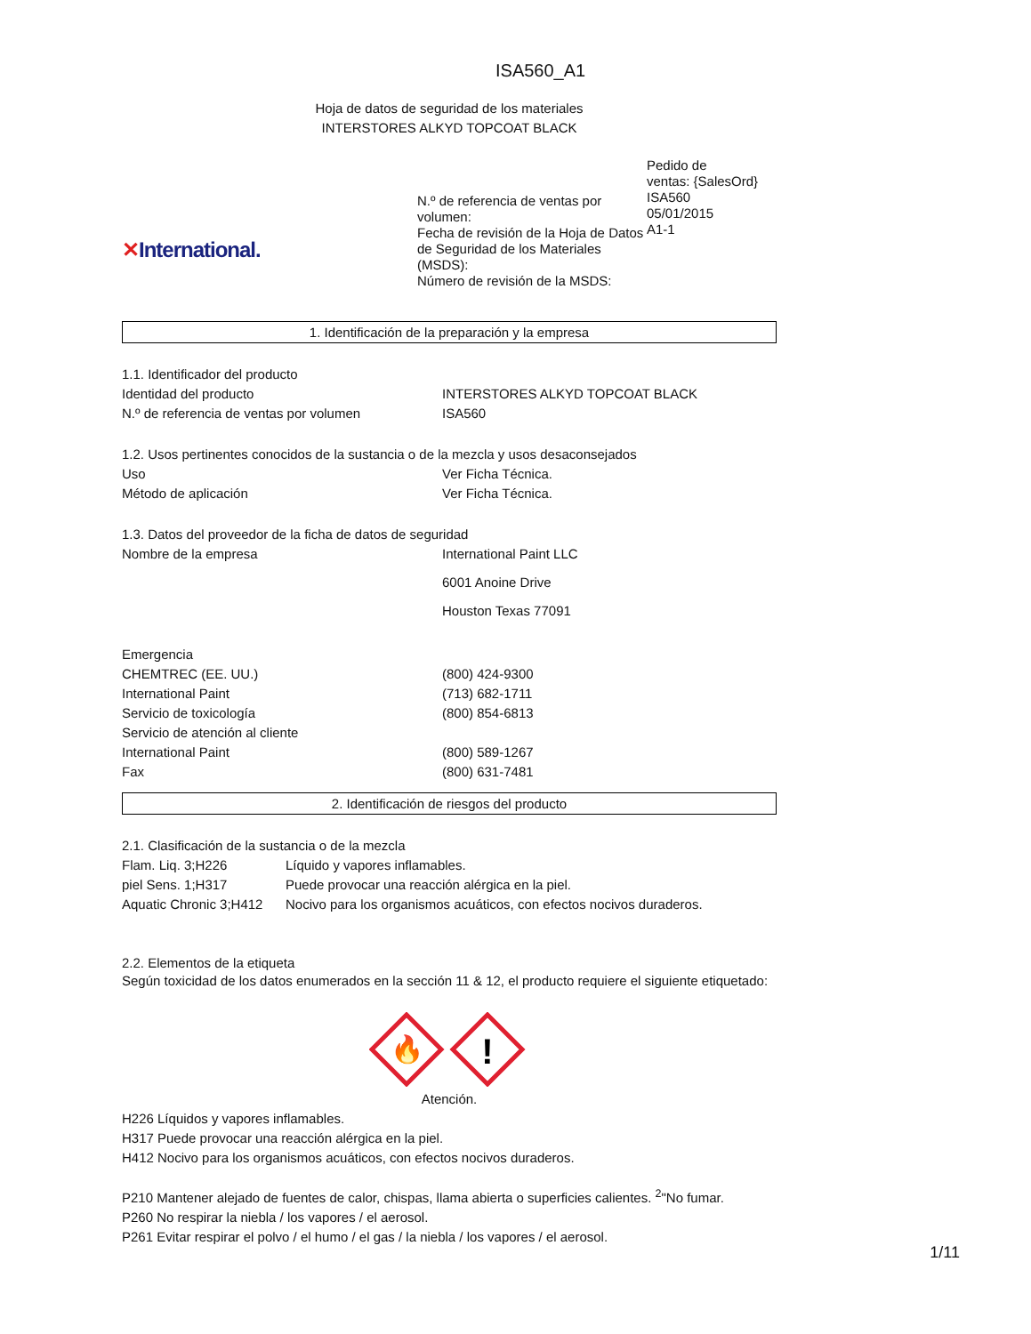ISA560_A1
Hoja de datos de seguridad de los materiales
INTERSTORES ALKYD TOPCOAT BLACK
✕International.
N.º de referencia de ventas por volumen:
Fecha de revisión de la Hoja de Datos de Seguridad de los Materiales (MSDS):
Número de revisión de la MSDS:
Pedido de
ventas: {SalesOrd}
ISA560
05/01/2015
A1-1
1. Identificación de la preparación y la empresa
1.1. Identificador del producto
| Identidad del producto | INTERSTORES ALKYD TOPCOAT BLACK |
| N.º de referencia de ventas por volumen | ISA560 |
1.2. Usos pertinentes conocidos de la sustancia o de la mezcla y usos desaconsejados
| Uso | Ver Ficha Técnica. |
| Método de aplicación | Ver Ficha Técnica. |
1.3. Datos del proveedor de la ficha de datos de seguridad
| Nombre de la empresa | International Paint LLC 6001 Anoine Drive Houston Texas 77091 |
| Emergencia | |
| CHEMTREC (EE. UU.) | (800) 424-9300 |
| International Paint | (713) 682-1711 |
| Servicio de toxicología | (800) 854-6813 |
| Servicio de atención al cliente | |
| International Paint | (800) 589-1267 |
| Fax | (800) 631-7481 |
2. Identificación de riesgos del producto
2.1. Clasificación de la sustancia o de la mezcla
| Flam. Liq. 3;H226 | Líquido y vapores inflamables. |
| piel Sens. 1;H317 | Puede provocar una reacción alérgica en la piel. |
| Aquatic Chronic 3;H412 | Nocivo para los organismos acuáticos, con efectos nocivos duraderos. |
2.2. Elementos de la etiqueta
Según toxicidad de los datos enumerados en la sección 11 & 12, el producto requiere el siguiente etiquetado:
🔥
!
Atención.
H226 Líquidos y vapores inflamables.
H317 Puede provocar una reacción alérgica en la piel.
H412 Nocivo para los organismos acuáticos, con efectos nocivos duraderos.
P210 Mantener alejado de fuentes de calor, chispas, llama abierta o superficies calientes. <sup>2</sup>"No fumar.
P260 No respirar la niebla / los vapores / el aerosol.
P261 Evitar respirar el polvo / el humo / el gas / la niebla / los vapores / el aerosol.
1/11